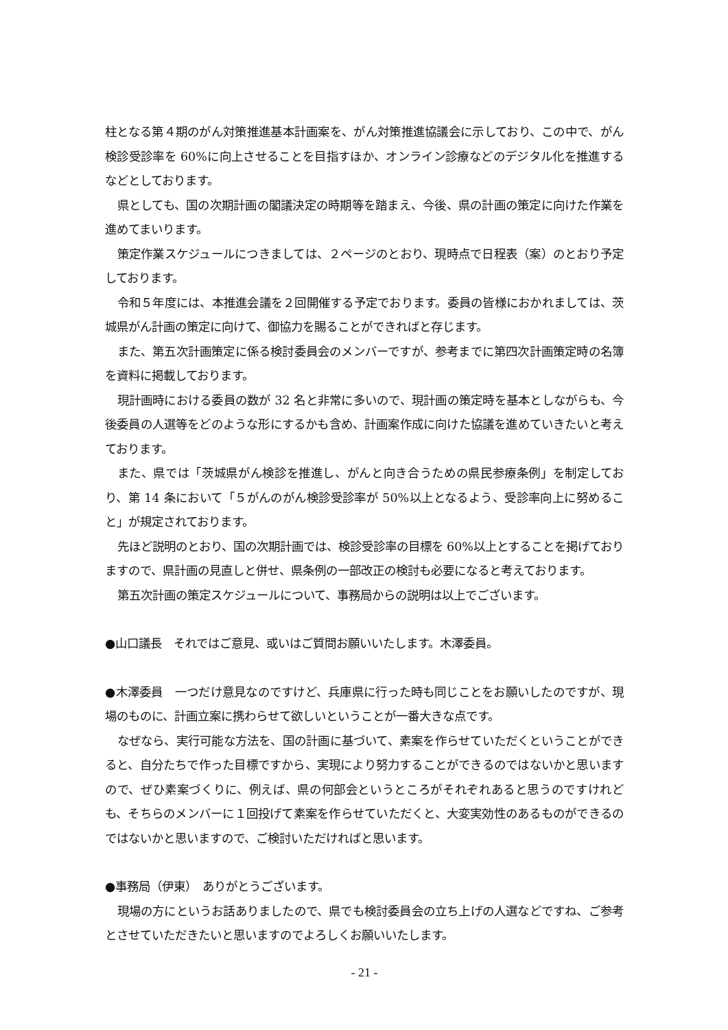柱となる第４期のがん対策推進基本計画案を、がん対策推進協議会に示しており、この中で、がん検診受診率を 60%に向上させることを目指すほか、オンライン診療などのデジタル化を推進するなどとしております。
県としても、国の次期計画の閣議決定の時期等を踏まえ、今後、県の計画の策定に向けた作業を進めてまいります。
策定作業スケジュールにつきましては、２ページのとおり、現時点で日程表（案）のとおり予定しております。
令和５年度には、本推進会議を２回開催する予定でおります。委員の皆様におかれましては、茨城県がん計画の策定に向けて、御協力を賜ることができればと存じます。
また、第五次計画策定に係る検討委員会のメンバーですが、参考までに第四次計画策定時の名簿を資料に掲載しております。
現計画時における委員の数が 32 名と非常に多いので、現計画の策定時を基本としながらも、今後委員の人選等をどのような形にするかも含め、計画案作成に向けた協議を進めていきたいと考えております。
また、県では「茨城県がん検診を推進し、がんと向き合うための県民参療条例」を制定しており、第 14 条において「５がんのがん検診受診率が 50%以上となるよう、受診率向上に努めること」が規定されております。
先ほど説明のとおり、国の次期計画では、検診受診率の目標を 60%以上とすることを掲げておりますので、県計画の見直しと併せ、県条例の一部改正の検討も必要になると考えております。
第五次計画の策定スケジュールについて、事務局からの説明は以上でございます。
●山口議長　それではご意見、或いはご質問お願いいたします。木澤委員。
●木澤委員　一つだけ意見なのですけど、兵庫県に行った時も同じことをお願いしたのですが、現場のものに、計画立案に携わらせて欲しいということが一番大きな点です。
なぜなら、実行可能な方法を、国の計画に基づいて、素案を作らせていただくということができると、自分たちで作った目標ですから、実現により努力することができるのではないかと思いますので、ぜひ素案づくりに、例えば、県の何部会というところがそれぞれあると思うのですけれども、そちらのメンバーに１回投げて素案を作らせていただくと、大変実効性のあるものができるのではないかと思いますので、ご検討いただければと思います。
●事務局（伊東）　ありがとうございます。
現場の方にというお話ありましたので、県でも検討委員会の立ち上げの人選などですね、ご参考とさせていただきたいと思いますのでよろしくお願いいたします。
- 21 -